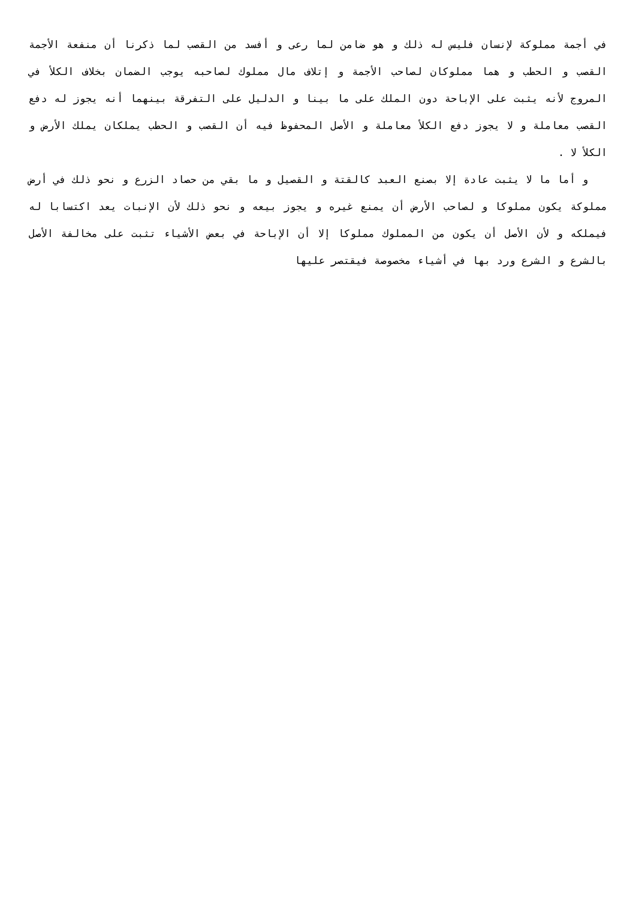في أجمة مملوكة لإنسان فليس له ذلك و هو ضامن لما رعى و أفسد من القصب لما ذكرنا أن منفعة الأجمة القصب و الحطب و هما مملوكان لصاحب الأجمة و إتلاف مال مملوك لصاحبه يوجب الضمان بخلاف الكلأ في المروج لأنه يثبت على الإباحة دون الملك على ما بينا و الدليل على التفرقة بينهما أنه يجوز له دفع القصب معاملة و لا يجوز دفع الكلأ معاملة و الأصل المحفوظ فيه أن القصب و الحطب يملكان يملك الأرض و الكلأ لا .
و أما ما لا يثبت عادة إلا بصنع العبد كالقتة و القصيل و ما بقي من حصاد الزرع و نحو ذلك في أرض مملوكة يكون مملوكا و لصاحب الأرض أن يمنع غيره و يجوز بيعه و نحو ذلك لأن الإنبات يعد اكتسابا له فيملكه و لأن الأصل أن يكون من المملوك مملوكا إلا أن الإباحة في بعض الأشياء تثبت على مخالفة الأصل بالشرع و الشرع ورد بها في أشياء مخصوصة فيقتصر عليها